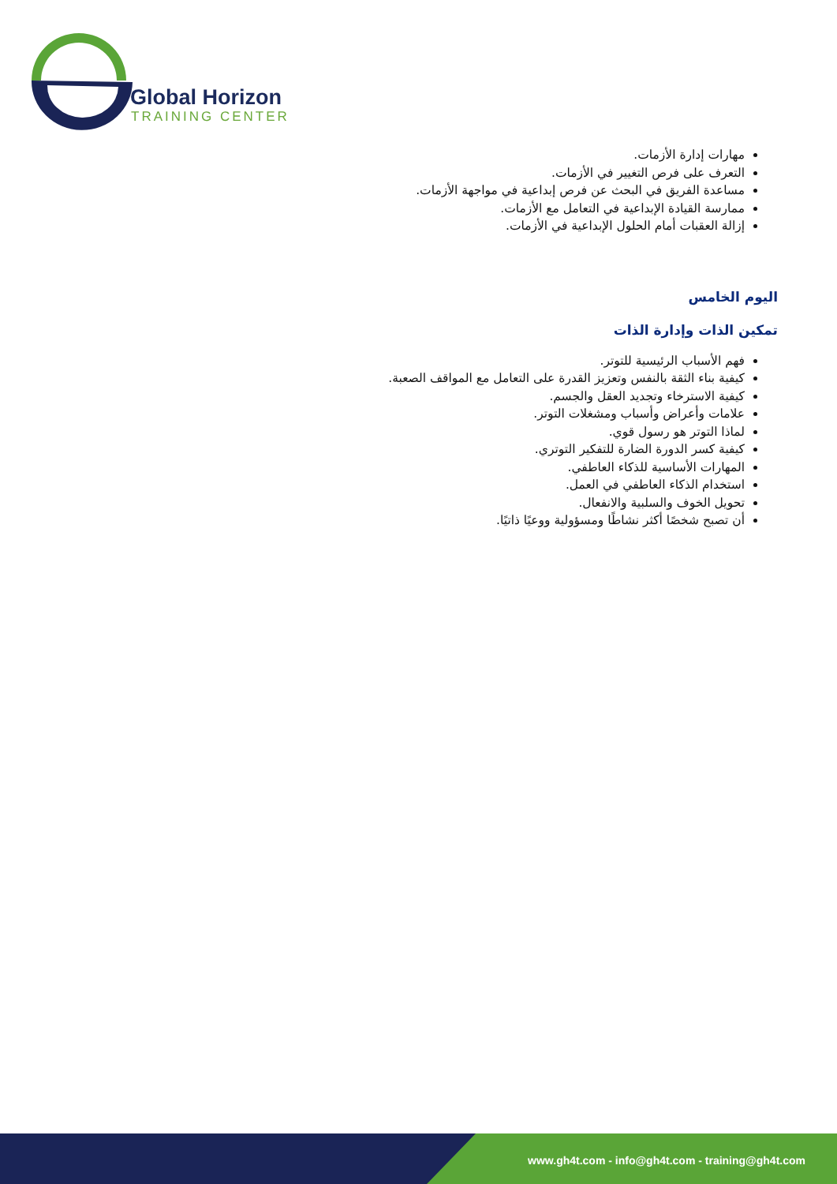Global Horizon
TRAINING CENTER
مهارات إدارة الأزمات.
التعرف على فرص التغيير في الأزمات.
مساعدة الفريق في البحث عن فرص إبداعية في مواجهة الأزمات.
ممارسة القيادة الإبداعية في التعامل مع الأزمات.
إزالة العقبات أمام الحلول الإبداعية في الأزمات.
اليوم الخامس
تمكين الذات وإدارة الذات
فهم الأسباب الرئيسية للتوتر.
كيفية بناء الثقة بالنفس وتعزيز القدرة على التعامل مع المواقف الصعبة.
كيفية الاسترخاء وتجديد العقل والجسم.
علامات وأعراض وأسباب ومشغلات التوتر.
لماذا التوتر هو رسول قوي.
كيفية كسر الدورة الضارة للتفكير التوتري.
المهارات الأساسية للذكاء العاطفي.
استخدام الذكاء العاطفي في العمل.
تحويل الخوف والسلبية والانفعال.
أن تصبح شخصًا أكثر نشاطًا ومسؤولية ووعيًا ذاتيًا.
www.gh4t.com - info@gh4t.com - training@gh4t.com